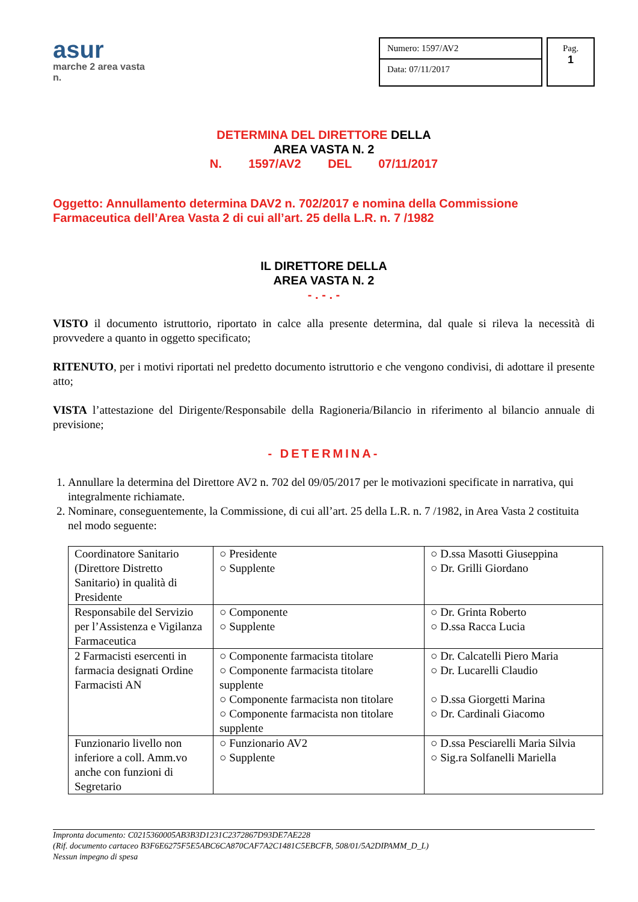asur
marche 2 area vasta n.
Numero: 1597/AV2
Data: 07/11/2017
Pag.
1
DETERMINA DEL DIRETTORE DELLA
AREA VASTA N. 2
N. 1597/AV2 DEL 07/11/2017
Oggetto: Annullamento determina DAV2 n. 702/2017 e nomina della Commissione Farmaceutica dell’Area Vasta 2 di cui all’art. 25 della L.R. n. 7 /1982
IL DIRETTORE DELLA
AREA VASTA N. 2
- . - . -
VISTO il documento istruttorio, riportato in calce alla presente determina, dal quale si rileva la necessità di provvedere a quanto in oggetto specificato;
RITENUTO, per i motivi riportati nel predetto documento istruttorio e che vengono condivisi, di adottare il presente atto;
VISTA l’attestazione del Dirigente/Responsabile della Ragioneria/Bilancio in riferimento al bilancio annuale di previsione;
- DETERMINA-
1. Annullare la determina del Direttore AV2 n. 702 del 09/05/2017 per le motivazioni specificate in narrativa, qui integralmente richiamate.
2. Nominare, conseguentemente, la Commissione, di cui all’art. 25 della L.R. n. 7 /1982, in Area Vasta 2 costituita nel modo seguente:
| Coordinatore Sanitario (Direttore Distretto Sanitario) in qualità di Presidente | ○ Presidente ○ Supplente | ○ D.ssa Masotti Giuseppina ○ Dr. Grilli Giordano |
| Responsabile del Servizio per l’Assistenza e Vigilanza Farmaceutica | ○ Componente ○ Supplente | ○ Dr. Grinta Roberto ○ D.ssa Racca Lucia |
| 2 Farmacisti esercenti in farmacia designati Ordine Farmacisti AN | ○ Componente farmacista titolare ○ Componente farmacista titolare supplente ○ Componente farmacista non titolare ○ Componente farmacista non titolare supplente | ○ Dr. Calcatelli Piero Maria ○ Dr. Lucarelli Claudio ○ D.ssa Giorgetti Marina ○ Dr. Cardinali Giacomo |
| Funzionario livello non inferiore a coll. Amm.vo anche con funzioni di Segretario | ○ Funzionario AV2 ○ Supplente | ○ D.ssa Pesciarelli Maria Silvia ○ Sig.ra Solfanelli Mariella |
Impronta documento: C0215360005AB3B3D1231C2372867D93DE7AE228
(Rif. documento cartaceo B3F6E6275F5E5ABC6CA870CAF7A2C1481C5EBCFB, 508/01/5A2DIPAMM_D_L)
Nessun impegno di spesa